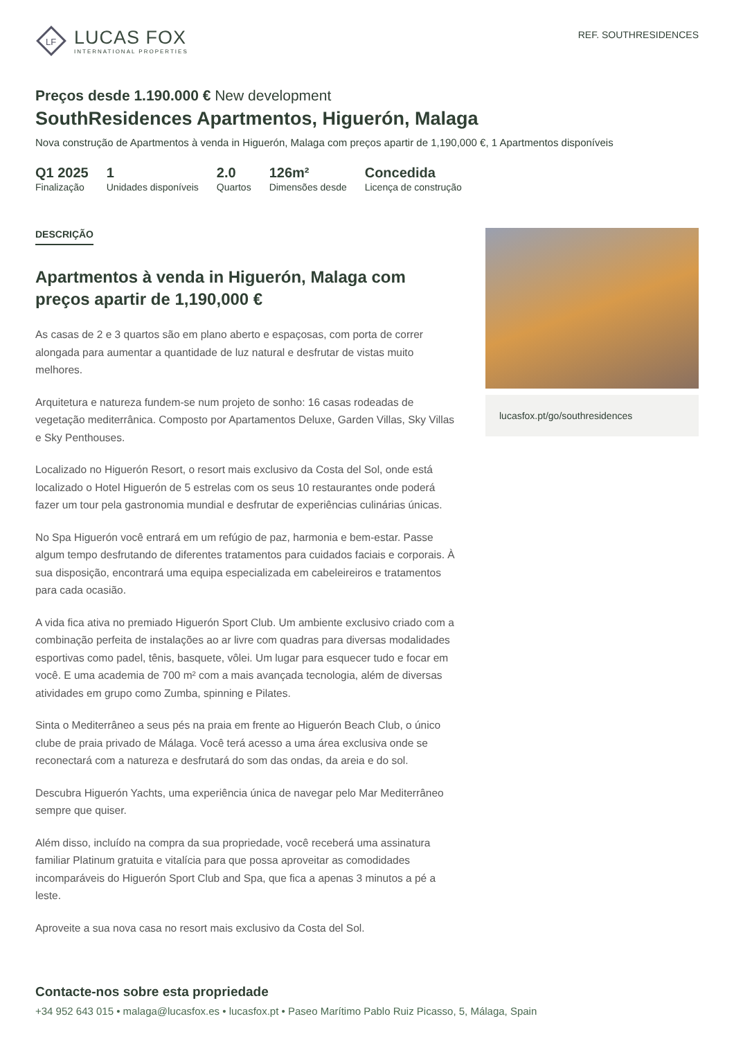LF
LUCAS FOX
INTERNATIONAL PROPERTIES
REF. SOUTHRESIDENCES
Preços desde 1.190.000 € New development
SouthResidences Apartmentos, Higuerón, Malaga
Nova construção de Apartmentos à venda in Higuerón, Malaga com preços apartir de 1,190,000 €, 1 Apartmentos disponíveis
Q1 2025
Finalização
1
Unidades disponíveis
2.0
Quartos
126m²
Dimensões desde
Concedida
Licença de construção
DESCRIÇÃO
Apartmentos à venda in Higuerón, Malaga com preços apartir de 1,190,000 €
As casas de 2 e 3 quartos são em plano aberto e espaçosas, com porta de correr alongada para aumentar a quantidade de luz natural e desfrutar de vistas muito melhores.
Arquitetura e natureza fundem-se num projeto de sonho: 16 casas rodeadas de vegetação mediterrânica. Composto por Apartamentos Deluxe, Garden Villas, Sky Villas e Sky Penthouses.
Localizado no Higuerón Resort, o resort mais exclusivo da Costa del Sol, onde está localizado o Hotel Higuerón de 5 estrelas com os seus 10 restaurantes onde poderá fazer um tour pela gastronomia mundial e desfrutar de experiências culinárias únicas.
No Spa Higuerón você entrará em um refúgio de paz, harmonia e bem-estar. Passe algum tempo desfrutando de diferentes tratamentos para cuidados faciais e corporais. À sua disposição, encontrará uma equipa especializada em cabeleireiros e tratamentos para cada ocasião.
A vida fica ativa no premiado Higuerón Sport Club. Um ambiente exclusivo criado com a combinação perfeita de instalações ao ar livre com quadras para diversas modalidades esportivas como padel, tênis, basquete, vôlei. Um lugar para esquecer tudo e focar em você. E uma academia de 700 m² com a mais avançada tecnologia, além de diversas atividades em grupo como Zumba, spinning e Pilates.
Sinta o Mediterrâneo a seus pés na praia em frente ao Higuerón Beach Club, o único clube de praia privado de Málaga. Você terá acesso a uma área exclusiva onde se reconectará com a natureza e desfrutará do som das ondas, da areia e do sol.
Descubra Higuerón Yachts, uma experiência única de navegar pelo Mar Mediterrâneo sempre que quiser.
Além disso, incluído na compra da sua propriedade, você receberá uma assinatura familiar Platinum gratuita e vitalícia para que possa aproveitar as comodidades incomparáveis do Higuerón Sport Club and Spa, que fica a apenas 3 minutos a pé a leste.
Aproveite a sua nova casa no resort mais exclusivo da Costa del Sol.
lucasfox.pt/go/southresidences
Contacte-nos sobre esta propriedade
+34 952 643 015 • malaga@lucasfox.es • lucasfox.pt • Paseo Marítimo Pablo Ruiz Picasso, 5, Málaga, Spain